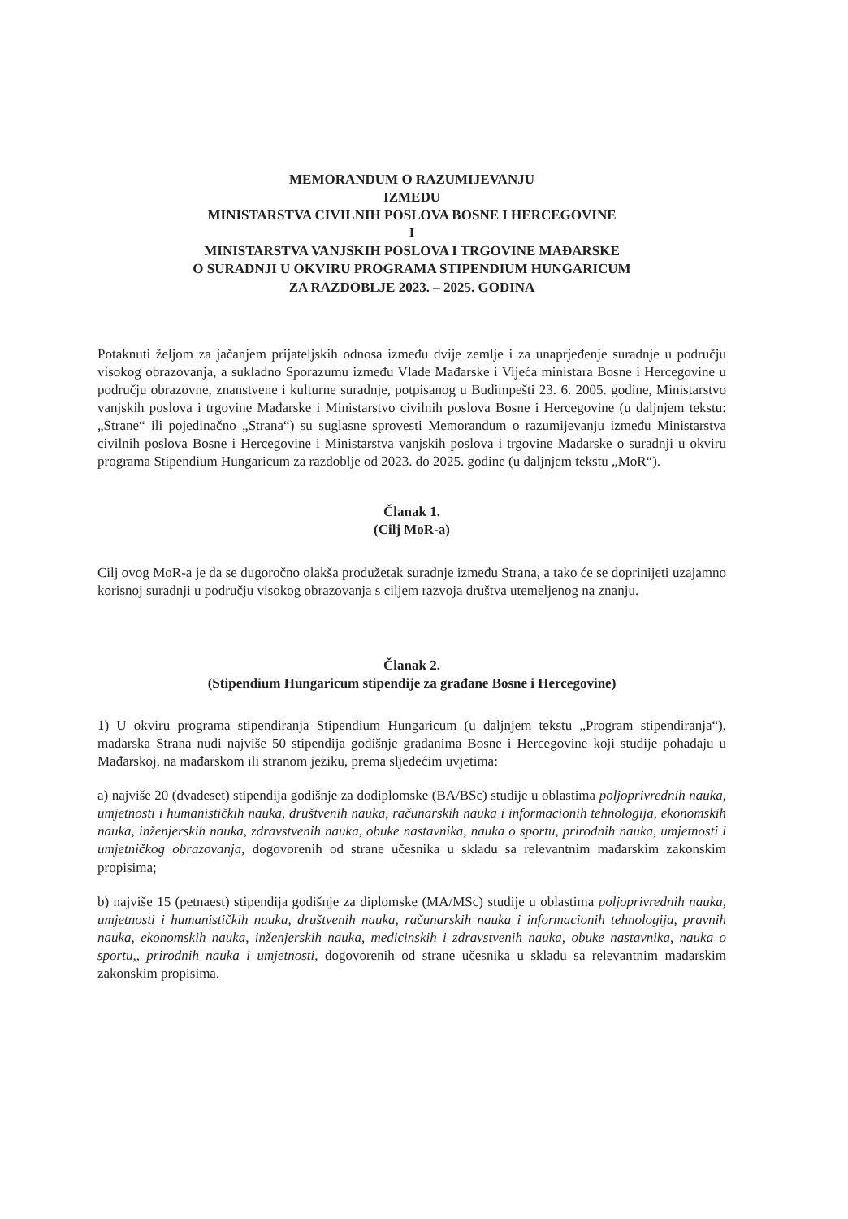MEMORANDUM O RAZUMIJEVANJU
IZMEĐU
MINISTARSTVA CIVILNIH POSLOVA BOSNE I HERCEGOVINE
I
MINISTARSTVA VANJSKIH POSLOVA I TRGOVINE MAĐARSKE
O SURADNJI U OKVIRU PROGRAMA STIPENDIUM HUNGARICUM
ZA RAZDOBLJE 2023. – 2025. GODINA
Potaknuti željom za jačanjem prijateljskih odnosa između dvije zemlje i za unaprjeđenje suradnje u području visokog obrazovanja, a sukladno Sporazumu između Vlade Mađarske i Vijeća ministara Bosne i Hercegovine u području obrazovne, znanstvene i kulturne suradnje, potpisanog u Budimpešti 23. 6. 2005. godine, Ministarstvo vanjskih poslova i trgovine Mađarske i Ministarstvo civilnih poslova Bosne i Hercegovine (u daljnjem tekstu: „Strane“ ili pojedinačno „Strana“) su suglasne sprovesti Memorandum o razumijevanju između Ministarstva civilnih poslova Bosne i Hercegovine i Ministarstva vanjskih poslova i trgovine Mađarske o suradnji u okviru programa Stipendium Hungaricum za razdoblje od 2023. do 2025. godine (u daljnjem tekstu „MoR“).
Članak 1.
(Cilj MoR-a)
Cilj ovog MoR-a je da se dugoročno olakša produžetak suradnje između Strana, a tako će se doprinijeti uzajamno korisnoj suradnji u području visokog obrazovanja s ciljem razvoja društva utemeljenog na znanju.
Članak 2.
(Stipendium Hungaricum stipendije za građane Bosne i Hercegovine)
1) U okviru programa stipendiranja Stipendium Hungaricum (u daljnjem tekstu „Program stipendiranja“), mađarska Strana nudi najviše 50 stipendija godišnje građanima Bosne i Hercegovine koji studije pohađaju u Mađarskoj, na mađarskom ili stranom jeziku, prema sljedećim uvjetima:
a) najviše 20 (dvadeset) stipendija godišnje za dodiplomske (BA/BSc) studije u oblastima poljoprivrednih nauka, umjetnosti i humanističkih nauka, društvenih nauka, računarskih nauka i informacionih tehnologija, ekonomskih nauka, inženjerskih nauka, zdravstvenih nauka, obuke nastavnika, nauka o sportu, prirodnih nauka, umjetnosti i umjetničkog obrazovanja, dogovorenih od strane učesnika u skladu sa relevantnim mađarskim zakonskim propisima;
b) najviše 15 (petnaest) stipendija godišnje za diplomske (MA/MSc) studije u oblastima poljoprivrednih nauka, umjetnosti i humanističkih nauka, društvenih nauka, računarskih nauka i informacionih tehnologija, pravnih nauka, ekonomskih nauka, inženjerskih nauka, medicinskih i zdravstvenih nauka, obuke nastavnika, nauka o sportu,, prirodnih nauka i umjetnosti, dogovorenih od strane učesnika u skladu sa relevantnim mađarskim zakonskim propisima.